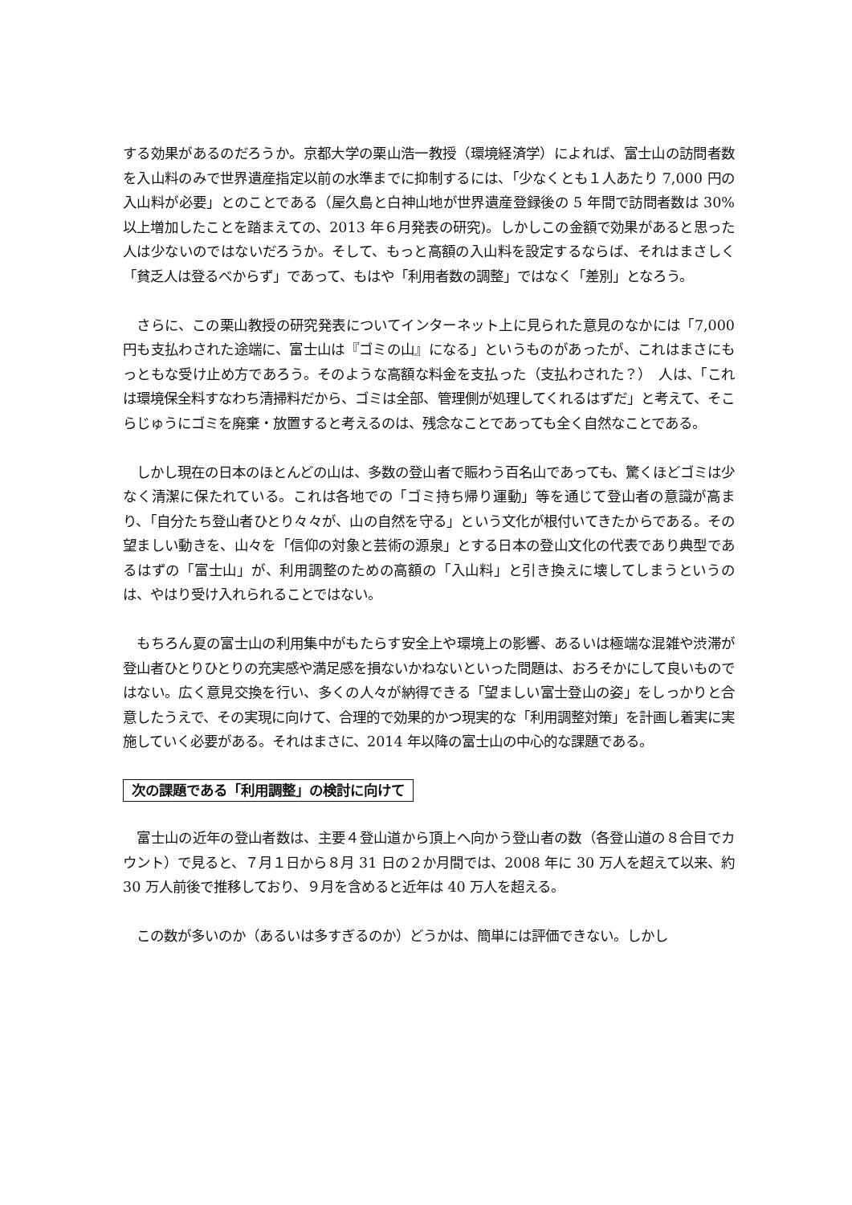する効果があるのだろうか。京都大学の栗山浩一教授（環境経済学）によれば、富士山の訪問者数を入山料のみで世界遺産指定以前の水準までに抑制するには、「少なくとも１人あたり 7,000 円の入山料が必要」とのことである（屋久島と白神山地が世界遺産登録後の 5 年間で訪問者数は 30%以上増加したことを踏まえての、2013 年６月発表の研究)。しかしこの金額で効果があると思った人は少ないのではないだろうか。そして、もっと高額の入山料を設定するならば、それはまさしく「貧乏人は登るべからず」であって、もはや「利用者数の調整」ではなく「差別」となろう。
　さらに、この栗山教授の研究発表についてインターネット上に見られた意見のなかには「7,000 円も支払わされた途端に、富士山は『ゴミの山』になる」というものがあったが、これはまさにもっともな受け止め方であろう。そのような高額な料金を支払った（支払わされた？）　人は、「これは環境保全料すなわち清掃料だから、ゴミは全部、管理側が処理してくれるはずだ」と考えて、そこらじゅうにゴミを廃棄・放置すると考えるのは、残念なことであっても全く自然なことである。
　しかし現在の日本のほとんどの山は、多数の登山者で賑わう百名山であっても、驚くほどゴミは少なく清潔に保たれている。これは各地での「ゴミ持ち帰り運動」等を通じて登山者の意識が高まり、「自分たち登山者ひとり々々が、山の自然を守る」という文化が根付いてきたからである。その望ましい動きを、山々を「信仰の対象と芸術の源泉」とする日本の登山文化の代表であり典型であるはずの「富士山」が、利用調整のための高額の「入山料」と引き換えに壊してしまうというのは、やはり受け入れられることではない。
　もちろん夏の富士山の利用集中がもたらす安全上や環境上の影響、あるいは極端な混雑や渋滞が登山者ひとりひとりの充実感や満足感を損ないかねないといった問題は、おろそかにして良いものではない。広く意見交換を行い、多くの人々が納得できる「望ましい富士登山の姿」をしっかりと合意したうえで、その実現に向けて、合理的で効果的かつ現実的な「利用調整対策」を計画し着実に実施していく必要がある。それはまさに、2014 年以降の富士山の中心的な課題である。
次の課題である「利用調整」の検討に向けて
　富士山の近年の登山者数は、主要４登山道から頂上へ向かう登山者の数（各登山道の８合目でカウント）で見ると、７月１日から８月 31 日の２か月間では、2008 年に 30 万人を超えて以来、約 30 万人前後で推移しており、９月を含めると近年は 40 万人を超える。
　この数が多いのか（あるいは多すぎるのか）どうかは、簡単には評価できない。しかし